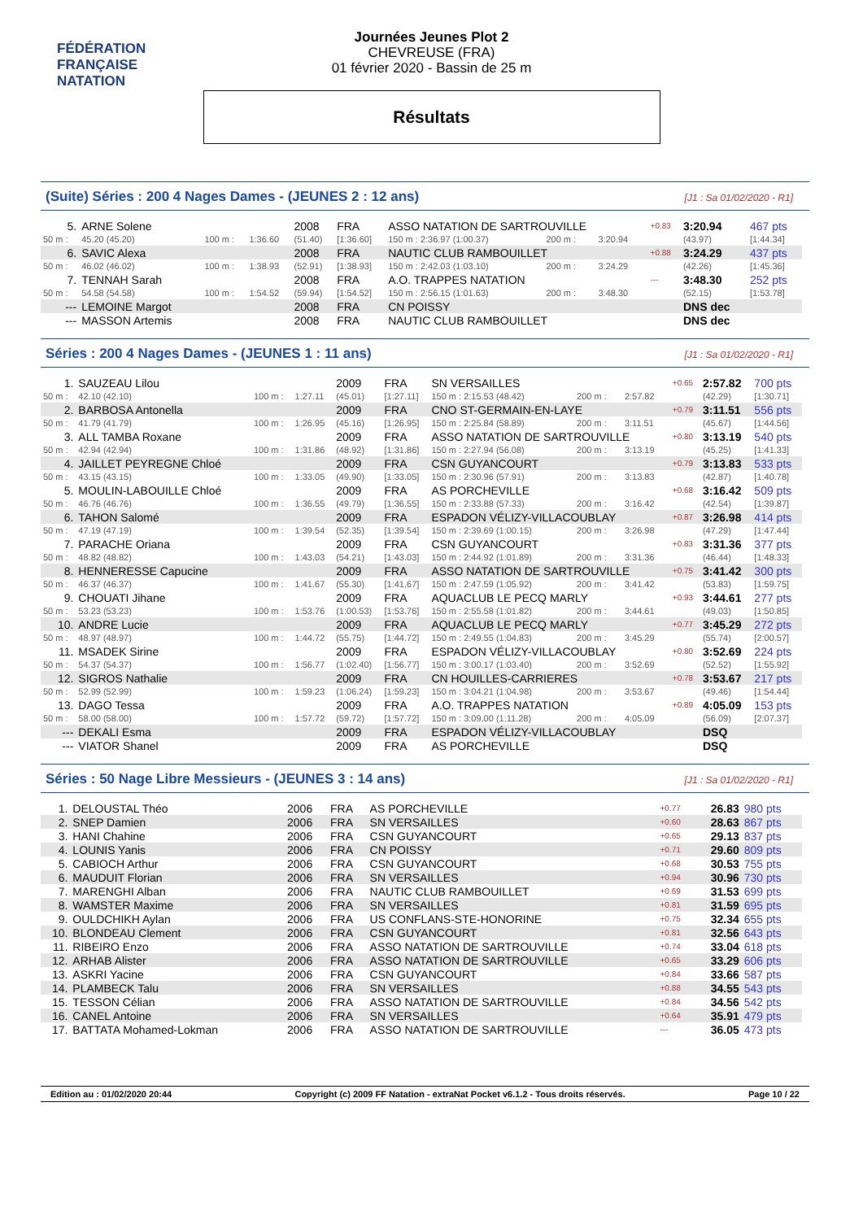FÉDÉRATION FRANÇAISE
NATATION
Journées Jeunes Plot 2
CHEVREUSE (FRA)
01 février 2020 - Bassin de 25 m
Résultats
(Suite) Séries : 200 4 Nages Dames - (JEUNES 2 : 12 ans) [J1 : Sa 01/02/2020 - R1]
| 5. | ARNE Solene | | | 2008 | FRA | ASSO NATATION DE SARTROUVILLE | | | +0.83 | 3:20.94 | 467 pts |
| 50 m : | 45.20 (45.20) | 100 m : | 1:36.60 | (51.40) | [1:36.60] | 150 m : 2:36.97 (1:00.37) | 200 m : | 3:20.94 | | (43.97) | [1:44.34] |
| 6. | SAVIC Alexa | | | 2008 | FRA | NAUTIC CLUB RAMBOUILLET | | | +0.88 | 3:24.29 | 437 pts |
| 50 m : | 46.02 (46.02) | 100 m : | 1:38.93 | (52.91) | [1:38.93] | 150 m : 2:42.03 (1:03.10) | 200 m : | 3:24.29 | | (42.26) | [1:45.36] |
| 7. | TENNAH Sarah | | | 2008 | FRA | A.O. TRAPPES NATATION | | | --- | 3:48.30 | 252 pts |
| 50 m : | 54.58 (54.58) | 100 m : | 1:54.52 | (59.94) | [1:54.52] | 150 m : 2:56.15 (1:01.63) | 200 m : | 3:48.30 | | (52.15) | [1:53.78] |
| --- | LEMOINE Margot | | | 2008 | FRA | CN POISSY | | | | DNS dec | |
| --- | MASSON Artemis | | | 2008 | FRA | NAUTIC CLUB RAMBOUILLET | | | | DNS dec | |
Séries : 200 4 Nages Dames - (JEUNES 1 : 11 ans) [J1 : Sa 01/02/2020 - R1]
| 1. | SAUZEAU Lilou | | | 2009 | FRA | SN VERSAILLES | | | +0.65 | 2:57.82 | 700 pts |
| 50 m : | 42.10 (42.10) | 100 m : | 1:27.11 | (45.01) | [1:27.11] | 150 m : 2:15.53 (48.42) | 200 m : | 2:57.82 | | (42.29) | [1:30.71] |
| 2. | BARBOSA Antonella | | | 2009 | FRA | CNO ST-GERMAIN-EN-LAYE | | | +0.79 | 3:11.51 | 556 pts |
| 50 m : | 41.79 (41.79) | 100 m : | 1:26.95 | (45.16) | [1:26.95] | 150 m : 2:25.84 (58.89) | 200 m : | 3:11.51 | | (45.67) | [1:44.56] |
| 3. | ALL TAMBA Roxane | | | 2009 | FRA | ASSO NATATION DE SARTROUVILLE | | | +0.80 | 3:13.19 | 540 pts |
| 50 m : | 42.94 (42.94) | 100 m : | 1:31.86 | (48.92) | [1:31.86] | 150 m : 2:27.94 (56.08) | 200 m : | 3:13.19 | | (45.25) | [1:41.33] |
| 4. | JAILLET PEYREGNE Chloé | | | 2009 | FRA | CSN GUYANCOURT | | | +0.79 | 3:13.83 | 533 pts |
| 50 m : | 43.15 (43.15) | 100 m : | 1:33.05 | (49.90) | [1:33.05] | 150 m : 2:30.96 (57.91) | 200 m : | 3:13.83 | | (42.87) | [1:40.78] |
| 5. | MOULIN-LABOUILLE Chloé | | | 2009 | FRA | AS PORCHEVILLE | | | +0.68 | 3:16.42 | 509 pts |
| 50 m : | 46.76 (46.76) | 100 m : | 1:36.55 | (49.79) | [1:36.55] | 150 m : 2:33.88 (57.33) | 200 m : | 3:16.42 | | (42.54) | [1:39.87] |
| 6. | TAHON Salomé | | | 2009 | FRA | ESPADON VÉLIZY-VILLACOUBLAY | | | +0.87 | 3:26.98 | 414 pts |
| 50 m : | 47.19 (47.19) | 100 m : | 1:39.54 | (52.35) | [1:39.54] | 150 m : 2:39.69 (1:00.15) | 200 m : | 3:26.98 | | (47.29) | [1:47.44] |
| 7. | PARACHE Oriana | | | 2009 | FRA | CSN GUYANCOURT | | | +0.83 | 3:31.36 | 377 pts |
| 50 m : | 48.82 (48.82) | 100 m : | 1:43.03 | (54.21) | [1:43.03] | 150 m : 2:44.92 (1:01.89) | 200 m : | 3:31.36 | | (46.44) | [1:48.33] |
| 8. | HENNERESSE Capucine | | | 2009 | FRA | ASSO NATATION DE SARTROUVILLE | | | +0.75 | 3:41.42 | 300 pts |
| 50 m : | 46.37 (46.37) | 100 m : | 1:41.67 | (55.30) | [1:41.67] | 150 m : 2:47.59 (1:05.92) | 200 m : | 3:41.42 | | (53.83) | [1:59.75] |
| 9. | CHOUATI Jihane | | | 2009 | FRA | AQUACLUB LE PECQ MARLY | | | +0.93 | 3:44.61 | 277 pts |
| 50 m : | 53.23 (53.23) | 100 m : | 1:53.76 | (1:00.53) | [1:53.76] | 150 m : 2:55.58 (1:01.82) | 200 m : | 3:44.61 | | (49.03) | [1:50.85] |
| 10. | ANDRE Lucie | | | 2009 | FRA | AQUACLUB LE PECQ MARLY | | | +0.77 | 3:45.29 | 272 pts |
| 50 m : | 48.97 (48.97) | 100 m : | 1:44.72 | (55.75) | [1:44.72] | 150 m : 2:49.55 (1:04.83) | 200 m : | 3:45.29 | | (55.74) | [2:00.57] |
| 11. | MSADEK Sirine | | | 2009 | FRA | ESPADON VÉLIZY-VILLACOUBLAY | | | +0.80 | 3:52.69 | 224 pts |
| 50 m : | 54.37 (54.37) | 100 m : | 1:56.77 | (1:02.40) | [1:56.77] | 150 m : 3:00.17 (1:03.40) | 200 m : | 3:52.69 | | (52.52) | [1:55.92] |
| 12. | SIGROS Nathalie | | | 2009 | FRA | CN HOUILLES-CARRIERES | | | +0.78 | 3:53.67 | 217 pts |
| 50 m : | 52.99 (52.99) | 100 m : | 1:59.23 | (1:06.24) | [1:59.23] | 150 m : 3:04.21 (1:04.98) | 200 m : | 3:53.67 | | (49.46) | [1:54.44] |
| 13. | DAGO Tessa | | | 2009 | FRA | A.O. TRAPPES NATATION | | | +0.89 | 4:05.09 | 153 pts |
| 50 m : | 58.00 (58.00) | 100 m : | 1:57.72 | (59.72) | [1:57.72] | 150 m : 3:09.00 (1:11.28) | 200 m : | 4:05.09 | | (56.09) | [2:07.37] |
| --- | DEKALI Esma | | | 2009 | FRA | ESPADON VÉLIZY-VILLACOUBLAY | | | | DSQ | |
| --- | VIATOR Shanel | | | 2009 | FRA | AS PORCHEVILLE | | | | DSQ | |
Séries : 50 Nage Libre Messieurs - (JEUNES 3 : 14 ans) [J1 : Sa 01/02/2020 - R1]
| 1. | DELOUSTAL Théo | 2006 | FRA | AS PORCHEVILLE | +0.77 | 26.83 | 980 pts |
| 2. | SNEP Damien | 2006 | FRA | SN VERSAILLES | +0.60 | 28.63 | 867 pts |
| 3. | HANI Chahine | 2006 | FRA | CSN GUYANCOURT | +0.65 | 29.13 | 837 pts |
| 4. | LOUNIS Yanis | 2006 | FRA | CN POISSY | +0.71 | 29.60 | 809 pts |
| 5. | CABIOCH Arthur | 2006 | FRA | CSN GUYANCOURT | +0.68 | 30.53 | 755 pts |
| 6. | MAUDUIT Florian | 2006 | FRA | SN VERSAILLES | +0.94 | 30.96 | 730 pts |
| 7. | MARENGHI Alban | 2006 | FRA | NAUTIC CLUB RAMBOUILLET | +0.69 | 31.53 | 699 pts |
| 8. | WAMSTER Maxime | 2006 | FRA | SN VERSAILLES | +0.81 | 31.59 | 695 pts |
| 9. | OULDCHIKH Aylan | 2006 | FRA | US CONFLANS-STE-HONORINE | +0.75 | 32.34 | 655 pts |
| 10. | BLONDEAU Clement | 2006 | FRA | CSN GUYANCOURT | +0.81 | 32.56 | 643 pts |
| 11. | RIBEIRO Enzo | 2006 | FRA | ASSO NATATION DE SARTROUVILLE | +0.74 | 33.04 | 618 pts |
| 12. | ARHAB Alister | 2006 | FRA | ASSO NATATION DE SARTROUVILLE | +0.65 | 33.29 | 606 pts |
| 13. | ASKRI Yacine | 2006 | FRA | CSN GUYANCOURT | +0.84 | 33.66 | 587 pts |
| 14. | PLAMBECK Talu | 2006 | FRA | SN VERSAILLES | +0.88 | 34.55 | 543 pts |
| 15. | TESSON Célian | 2006 | FRA | ASSO NATATION DE SARTROUVILLE | +0.84 | 34.56 | 542 pts |
| 16. | CANEL Antoine | 2006 | FRA | SN VERSAILLES | +0.64 | 35.91 | 479 pts |
| 17. | BATTATA Mohamed-Lokman | 2006 | FRA | ASSO NATATION DE SARTROUVILLE | --- | 36.05 | 473 pts |
Edition au : 01/02/2020 20:44 Copyright (c) 2009 FF Natation - extraNat Pocket v6.1.2 - Tous droits réservés. Page 10 / 22